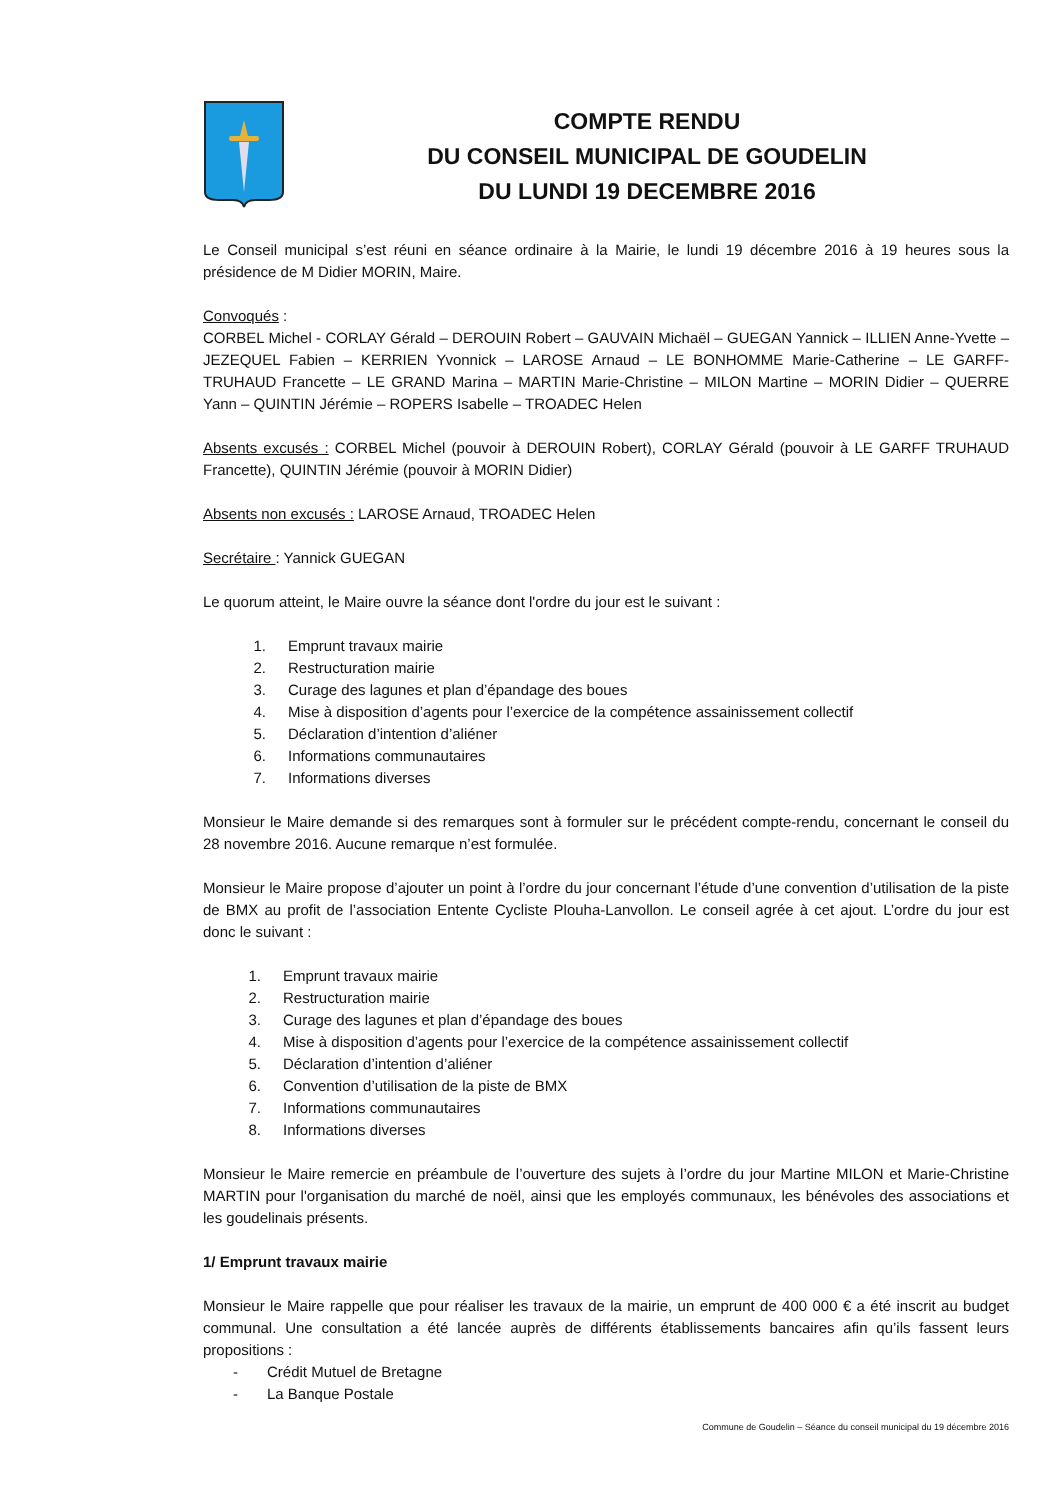COMPTE RENDU
DU CONSEIL MUNICIPAL DE GOUDELIN
DU LUNDI 19 DECEMBRE 2016
Le Conseil municipal s’est réuni en séance ordinaire à la Mairie, le lundi 19 décembre 2016 à 19 heures sous la présidence de M Didier MORIN, Maire.
Convoqués :
CORBEL Michel - CORLAY Gérald – DEROUIN Robert – GAUVAIN Michaël – GUEGAN Yannick – ILLIEN Anne-Yvette – JEZEQUEL Fabien – KERRIEN Yvonnick – LAROSE Arnaud – LE BONHOMME Marie-Catherine – LE GARFF-TRUHAUD Francette – LE GRAND Marina – MARTIN Marie-Christine – MILON Martine – MORIN Didier – QUERRE Yann – QUINTIN Jérémie – ROPERS Isabelle – TROADEC Helen
Absents excusés : CORBEL Michel (pouvoir à DEROUIN Robert), CORLAY Gérald (pouvoir à LE GARFF TRUHAUD Francette), QUINTIN Jérémie (pouvoir à MORIN Didier)
Absents non excusés : LAROSE Arnaud, TROADEC Helen
Secrétaire : Yannick GUEGAN
Le quorum atteint, le Maire ouvre la séance dont l'ordre du jour est le suivant :
1. Emprunt travaux mairie
2. Restructuration mairie
3. Curage des lagunes et plan d’épandage des boues
4. Mise à disposition d’agents pour l’exercice de la compétence assainissement collectif
5. Déclaration d’intention d’aliéner
6. Informations communautaires
7. Informations diverses
Monsieur le Maire demande si des remarques sont à formuler sur le précédent compte-rendu, concernant le conseil du 28 novembre 2016. Aucune remarque n’est formulée.
Monsieur le Maire propose d’ajouter un point à l’ordre du jour concernant l’étude d’une convention d’utilisation de la piste de BMX au profit de l’association Entente Cycliste Plouha-Lanvollon. Le conseil agrée à cet ajout. L’ordre du jour est donc le suivant :
1. Emprunt travaux mairie
2. Restructuration mairie
3. Curage des lagunes et plan d’épandage des boues
4. Mise à disposition d’agents pour l’exercice de la compétence assainissement collectif
5. Déclaration d’intention d’aliéner
6. Convention d’utilisation de la piste de BMX
7. Informations communautaires
8. Informations diverses
Monsieur le Maire remercie en préambule de l’ouverture des sujets à l’ordre du jour Martine MILON et Marie-Christine MARTIN pour l'organisation du marché de noël, ainsi que les employés communaux, les bénévoles des associations et les goudelinais présents.
1/ Emprunt travaux mairie
Monsieur le Maire rappelle que pour réaliser les travaux de la mairie, un emprunt de 400 000 € a été inscrit au budget communal. Une consultation a été lancée auprès de différents établissements bancaires afin qu’ils fassent leurs propositions :
- Crédit Mutuel de Bretagne
- La Banque Postale
Commune de Goudelin – Séance du conseil municipal du 19 décembre 2016